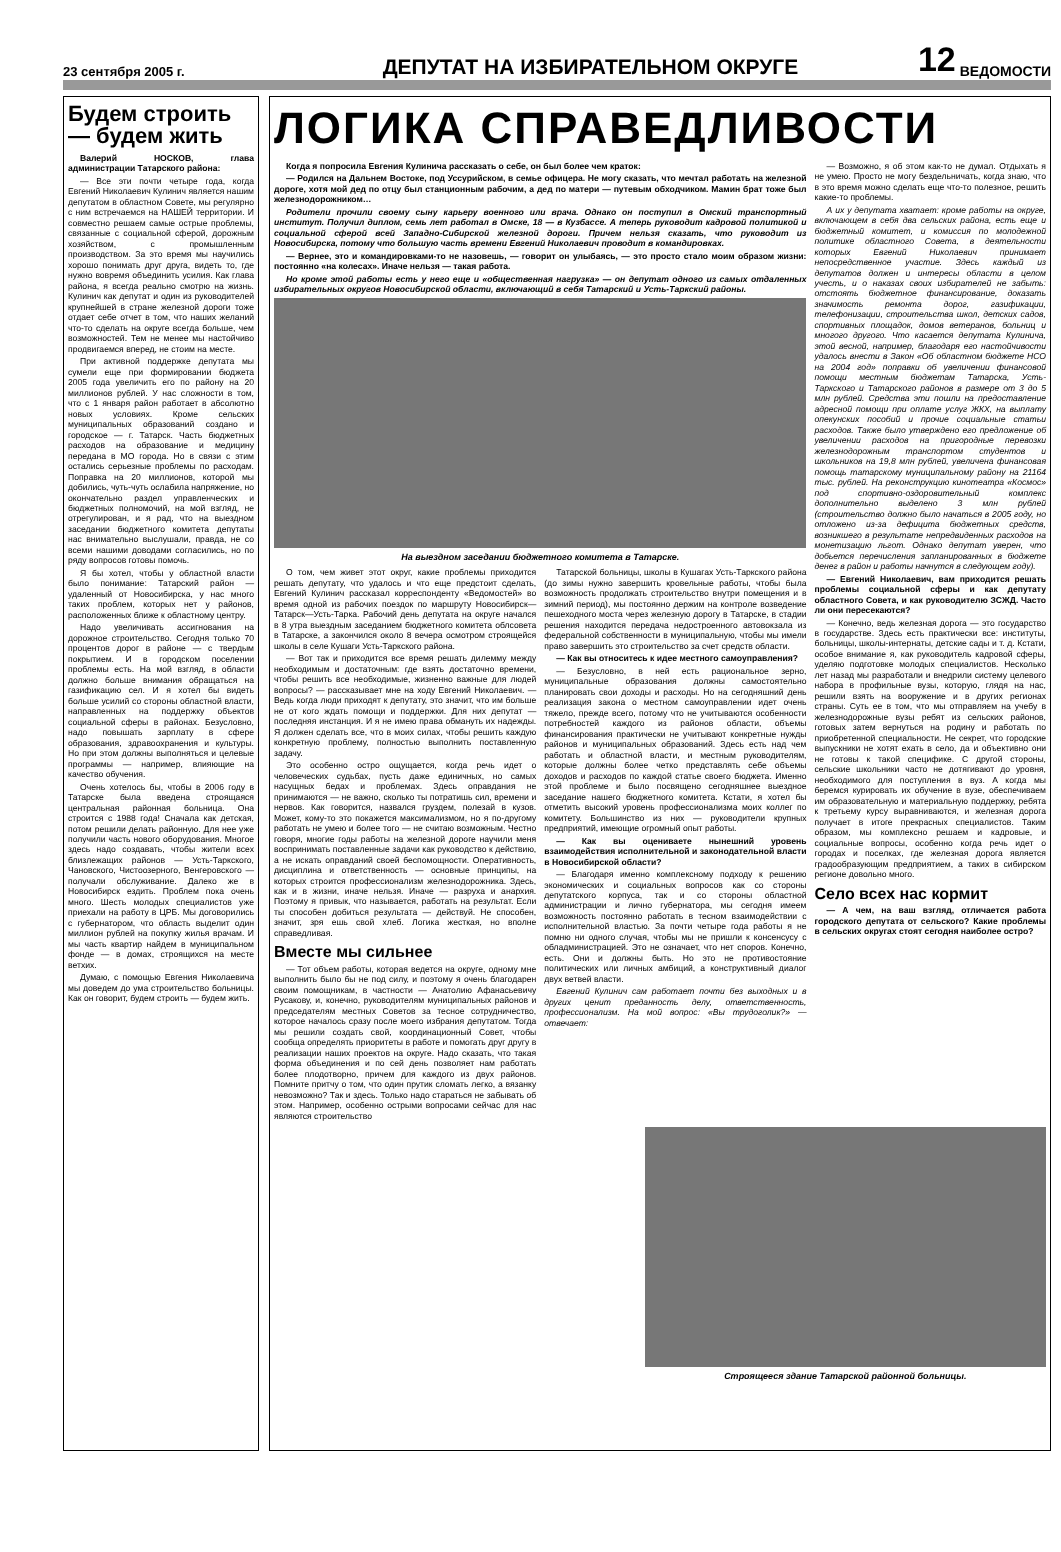23 сентября 2005 г. ДЕПУТАТ НА ИЗБИРАТЕЛЬНОМ ОКРУГЕ 12 ВЕДОМОСТИ
Будем строить — будем жить
Валерий НОСКОВ, глава администрации Татарского района:
— Все эти почти четыре года, когда Евгений Николаевич Кулинич является нашим депутатом в областном Совете, мы регулярно с ним встречаемся на НАШЕЙ территории. И совместно решаем самые острые проблемы, связанные с социальной сферой, дорожным хозяйством, с промышленным производством. За это время мы научились хорошо понимать друг друга, видеть то, где нужно вовремя объединить усилия. Как глава района, я всегда реально смотрю на жизнь. Кулинич как депутат и один из руководителей крупнейшей в стране железной дороги тоже отдает себе отчет в том, что наших желаний что-то сделать на округе всегда больше, чем возможностей. Тем не менее мы настойчиво продвигаемся вперед, не стоим на месте.
При активной поддержке депутата мы сумели еще при формировании бюджета 2005 года увеличить его по району на 20 миллионов рублей. У нас сложности в том, что с 1 января район работает в абсолютно новых условиях. Кроме сельских муниципальных образований создано и городское — г. Татарск. Часть бюджетных расходов на образование и медицину передана в МО города. Но в связи с этим остались серьезные проблемы по расходам. Поправка на 20 миллионов, которой мы добились, чуть-чуть ослабила напряжение, но окончательно раздел управленческих и бюджетных полномочий, на мой взгляд, не отрегулирован, и я рад, что на выездном заседании бюджетного комитета депутаты нас внимательно выслушали, правда, не со всеми нашими доводами согласились, но по ряду вопросов готовы помочь.
Я бы хотел, чтобы у областной власти было понимание: Татарский район — удаленный от Новосибирска, у нас много таких проблем, которых нет у районов, расположенных ближе к областному центру.
Надо увеличивать ассигнования на дорожное строительство. Сегодня только 70 процентов дорог в районе — с твердым покрытием. И в городском поселении проблемы есть. На мой взгляд, в области должно больше внимания обращаться на газификацию сел. И я хотел бы видеть больше усилий со стороны областной власти, направленных на поддержку объектов социальной сферы в районах. Безусловно, надо повышать зарплату в сфере образования, здравоохранения и культуры. Но при этом должны выполняться и целевые программы — например, влияющие на качество обучения.
Очень хотелось бы, чтобы в 2006 году в Татарске была введена строящаяся центральная районная больница. Она строится с 1988 года! Сначала как детская, потом решили делать районную. Для нее уже получили часть нового оборудования. Многое здесь надо создавать, чтобы жители всех близлежащих районов — Усть-Таркского, Чановского, Чистоозерного, Венгеровского — получали обслуживание. Далеко же в Новосибирск ездить. Проблем пока очень много. Шесть молодых специалистов уже приехали на работу в ЦРБ. Мы договорились с губернатором, что область выделит один миллион рублей на покупку жилья врачам. И мы часть квартир найдем в муниципальном фонде — в домах, строящихся на месте ветхих.
Думаю, с помощью Евгения Николаевича мы доведем до ума строительство больницы. Как он говорит, будем строить — будем жить.
ЛОГИКА СПРАВЕДЛИВОСТИ
Когда я попросила Евгения Кулинича рассказать о себе, он был более чем краток:
— Родился на Дальнем Востоке, под Уссурийском, в семье офицера. Не могу сказать, что мечтал работать на железной дороге, хотя мой дед по отцу был станционным рабочим, а дед по матери — путевым обходчиком. Мамин брат тоже был железнодорожником…
Родители прочили своему сыну карьеру военного или врача. Однако он поступил в Омский транспортный институт. Получил диплом, семь лет работал в Омске, 18 — в Кузбассе. А теперь руководит кадровой политикой и социальной сферой всей Западно-Сибирской железной дороги. Причем нельзя сказать, что руководит из Новосибирска, потому что большую часть времени Евгений Николаевич проводит в командировках.
— Вернее, это и командировками-то не назовешь, — говорит он улыбаясь, — это просто стало моим образом жизни: постоянно «на колесах». Иначе нельзя — такая работа.
Но кроме этой работы есть у него еще и «общественная нагрузка» — он депутат одного из самых отдаленных избирательных округов Новосибирской области, включающий в себя Татарский и Усть-Таркский районы.
На выездном заседании бюджетного комитета в Татарске.
О том, чем живет этот округ, какие проблемы приходится решать депутату, что удалось и что еще предстоит сделать, Евгений Кулинич рассказал корреспонденту «Ведомостей» во время одной из рабочих поездок по маршруту Новосибирск—Татарск—Усть-Тарка. Рабочий день депутата на округе начался в 8 утра выездным заседанием бюджетного комитета облсовета в Татарске, а закончился около 8 вечера осмотром строящейся школы в селе Кушаги Усть-Таркского района.
— Вот так и приходится все время решать дилемму между необходимым и достаточным: где взять достаточно времени, чтобы решить все необходимые, жизненно важные для людей вопросы? — рассказывает мне на ходу Евгений Николаевич. — Ведь когда люди приходят к депутату, это значит, что им больше не от кого ждать помощи и поддержки. Для них депутат — последняя инстанция. И я не имею права обмануть их надежды. Я должен сделать все, что в моих силах, чтобы решить каждую конкретную проблему, полностью выполнить поставленную задачу.
Это особенно остро ощущается, когда речь идет о человеческих судьбах, пусть даже единичных, но самых насущных бедах и проблемах. Здесь оправдания не принимаются — не важно, сколько ты потратишь сил, времени и нервов. Как говорится, назвался груздем, полезай в кузов. Может, кому-то это покажется максимализмом, но я по-другому работать не умею и более того — не считаю возможным. Честно говоря, многие годы работы на железной дороге научили меня воспринимать поставленные задачи как руководство к действию, а не искать оправданий своей беспомощности. Оперативность, дисциплина и ответственность — основные принципы, на которых строится профессионализм железнодорожника. Здесь, как и в жизни, иначе нельзя. Иначе — разруха и анархия. Поэтому я привык, что называется, работать на результат. Если ты способен добиться результата — действуй. Не способен, значит, зря ешь свой хлеб. Логика жесткая, но вполне справедливая.
Вместе мы сильнее
— Тот объем работы, которая ведется на округе, одному мне выполнить было бы не под силу, и поэтому я очень благодарен своим помощникам, в частности — Анатолию Афанасьевичу Русакову, и, конечно, руководителям муниципальных районов и председателям местных Советов за тесное сотрудничество, которое началось сразу после моего избрания депутатом. Тогда мы решили создать свой, координационный Совет, чтобы сообща определять приоритеты в работе и помогать друг другу в реализации наших проектов на округе. Надо сказать, что такая форма объединения и по сей день позволяет нам работать более плодотворно, причем для каждого из двух районов. Помните притчу о том, что один прутик сломать легко, а вязанку невозможно? Так и здесь. Только надо стараться не забывать об этом. Например, особенно острыми вопросами сейчас для нас являются строительство
Татарской больницы, школы в Кушагах Усть-Таркского района (до зимы нужно завершить кровельные работы, чтобы была возможность продолжать строительство внутри помещения и в зимний период), мы постоянно держим на контроле возведение пешеходного моста через железную дорогу в Татарске, в стадии решения находится передача недостроенного автовокзала из федеральной собственности в муниципальную, чтобы мы имели право завершить это строительство за счет средств области.
— Как вы относитесь к идее местного самоуправления?
— Безусловно, в ней есть рациональное зерно, муниципальные образования должны самостоятельно планировать свои доходы и расходы. Но на сегодняшний день реализация закона о местном самоуправлении идет очень тяжело, прежде всего, потому что не учитываются особенности потребностей каждого из районов области, объемы финансирования практически не учитывают конкретные нужды районов и муниципальных образований. Здесь есть над чем работать и областной власти, и местным руководителям, которые должны более четко представлять себе объемы доходов и расходов по каждой статье своего бюджета. Именно этой проблеме и было посвящено сегодняшнее выездное заседание нашего бюджетного комитета. Кстати, я хотел бы отметить высокий уровень профессионализма моих коллег по комитету. Большинство из них — руководители крупных предприятий, имеющие огромный опыт работы.
— Как вы оцениваете нынешний уровень взаимодействия исполнительной и законодательной власти в Новосибирской области?
— Благодаря именно комплексному подходу к решению экономических и социальных вопросов как со стороны депутатского корпуса, так и со стороны областной администрации и лично губернатора, мы сегодня имеем возможность постоянно работать в тесном взаимодействии с исполнительной властью. За почти четыре года работы я не помню ни одного случая, чтобы мы не пришли к консенсусу с обладминистрацией. Это не означает, что нет споров. Конечно, есть. Они и должны быть. Но это не противостояние политических или личных амбиций, а конструктивный диалог двух ветвей власти.
Евгений Кулинич сам работает почти без выходных и в других ценит преданность делу, ответственность, профессионализм. На мой вопрос: «Вы трудоголик?» — отвечает:
— Возможно, я об этом как-то не думал. Отдыхать я не умею. Просто не могу бездельничать, когда знаю, что в это время можно сделать еще что-то полезное, решить какие-то проблемы.
А их у депутата хватает: кроме работы на округе, включающем в себя два сельских района, есть еще и бюджетный комитет, и комиссия по молодежной политике областного Совета, в деятельности которых Евгений Николаевич принимает непосредственное участие. Здесь каждый из депутатов должен и интересы области в целом учесть, и о наказах своих избирателей не забыть: отстоять бюджетное финансирование, доказать значимость ремонта дорог, газификации, телефонизации, строительства школ, детских садов, спортивных площадок, домов ветеранов, больниц и многого другого. Что касается депутата Кулинича, этой весной, например, благодаря его настойчивости удалось внести в Закон «Об областном бюджете НСО на 2004 год» поправки об увеличении финансовой помощи местным бюджетам Татарска, Усть-Таркского и Татарского районов в размере от 3 до 5 млн рублей. Средства эти пошли на предоставление адресной помощи при оплате услуг ЖКХ, на выплату опекунских пособий и прочие социальные статьи расходов. Также было утверждено его предложение об увеличении расходов на пригородные перевозки железнодорожным транспортом студентов и школьников на 19,8 млн рублей, увеличена финансовая помощь татарскому муниципальному району на 21164 тыс. рублей. На реконструкцию кинотеатра «Космос» под спортивно-оздоровительный комплекс дополнительно выделено 3 млн рублей (строительство должно было начаться в 2005 году, но отложено из-за дефицита бюджетных средств, возникшего в результате непредвиденных расходов на монетизацию льгот. Однако депутат уверен, что добьется перечисления запланированных в бюджете денег в район и работы начнутся в следующем году).
— Евгений Николаевич, вам приходится решать проблемы социальной сферы и как депутату областного Совета, и как руководителю ЗСЖД. Часто ли они пересекаются?
— Конечно, ведь железная дорога — это государство в государстве. Здесь есть практически все: институты, больницы, школы-интернаты, детские сады и т. д. Кстати, особое внимание я, как руководитель кадровой сферы, уделяю подготовке молодых специалистов. Несколько лет назад мы разработали и внедрили систему целевого набора в профильные вузы, которую, глядя на нас, решили взять на вооружение и в других регионах страны. Суть ее в том, что мы отправляем на учебу в железнодорожные вузы ребят из сельских районов, готовых затем вернуться на родину и работать по приобретенной специальности. Не секрет, что городские выпускники не хотят ехать в село, да и объективно они не готовы к такой специфике. С другой стороны, сельские школьники часто не дотягивают до уровня, необходимого для поступления в вуз. А когда мы беремся курировать их обучение в вузе, обеспечиваем им образовательную и материальную поддержку, ребята к третьему курсу выравниваются, и железная дорога получает в итоге прекрасных специалистов. Таким образом, мы комплексно решаем и кадровые, и социальные вопросы, особенно когда речь идет о городах и поселках, где железная дорога является градообразующим предприятием, а таких в сибирском регионе довольно много.
Село всех нас кормит
— А чем, на ваш взгляд, отличается работа городского депутата от сельского? Какие проблемы в сельских округах стоят сегодня наиболее остро?
Строящееся здание Татарской районной больницы.